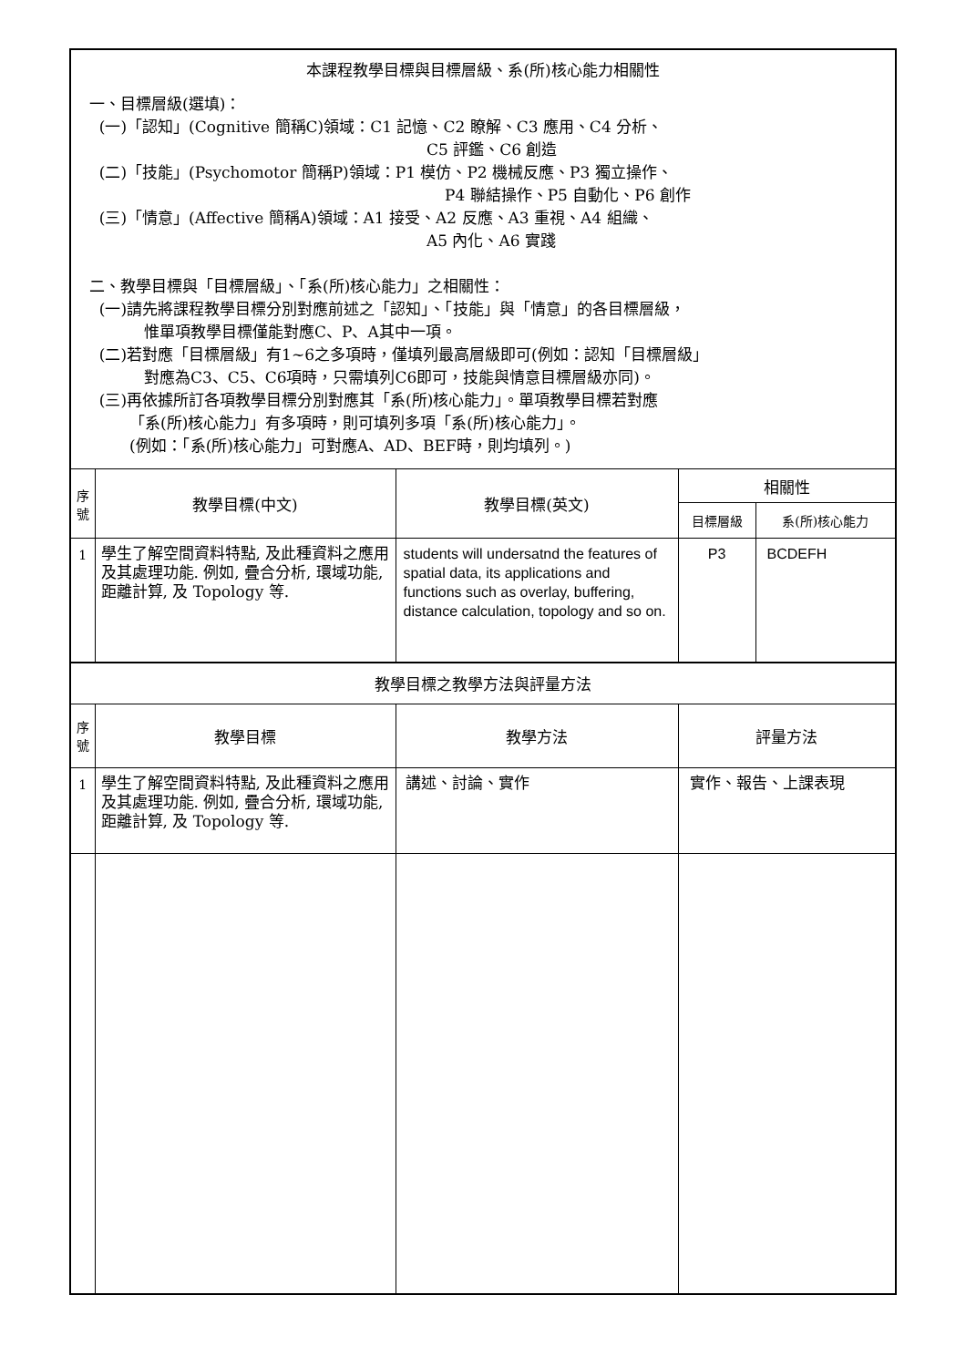| 本課程教學目標與目標層級、系(所)核心能力相關性 | | | | |
| 一、目標層級(選填)： (一)「認知」(Cognitive 簡稱C)領域：C1 記憶、C2 瞭解、C3 應用、C4 分析、 C5 評鑑、C6 創造 (二)「技能」(Psychomotor 簡稱P)領域：P1 模仿、P2 機械反應、P3 獨立操作、 P4 聯結操作、P5 自動化、P6 創作 (三)「情意」(Affective 簡稱A)領域：A1 接受、A2 反應、A3 重視、A4 組織、 A5 內化、A6 實踐 二、教學目標與「目標層級」、「系(所)核心能力」之相關性： (一)請先將課程教學目標分別對應前述之「認知」、「技能」與「情意」的各目標層級， 惟單項教學目標僅能對應C、P、A其中一項。 (二)若對應「目標層級」有1~6之多項時，僅填列最高層級即可(例如：認知「目標層級」 對應為C3、C5、C6項時，只需填列C6即可，技能與情意目標層級亦同)。 (三)再依據所訂各項教學目標分別對應其「系(所)核心能力」。單項教學目標若對應 「系(所)核心能力」有多項時，則可填列多項「系(所)核心能力」。 (例如：「系(所)核心能力」可對應A、AD、BEF時，則均填列。) | | | | |
| 序 號 | 教學目標(中文) | 教學目標(英文) | 相關性 | |
| | | | 目標層級 | 系(所)核心能力 |
| 1 | 學生了解空間資料特點, 及此種資料之應用及其處理功能. 例如, 疊合分析, 環域功能, 距離計算, 及 Topology 等. | students will undersatnd the features of spatial data, its applications and functions such as overlay, buffering, distance calculation, topology and so on. | P3 | BCDEFH |
| 教學目標之教學方法與評量方法 | | | | |
| 序 號 | 教學目標 | 教學方法 | 評量方法 | |
| 1 | 學生了解空間資料特點, 及此種資料之應用及其處理功能. 例如, 疊合分析, 環域功能, 距離計算, 及 Topology 等. | 講述、討論、實作 | 實作、報告、上課表現 | |